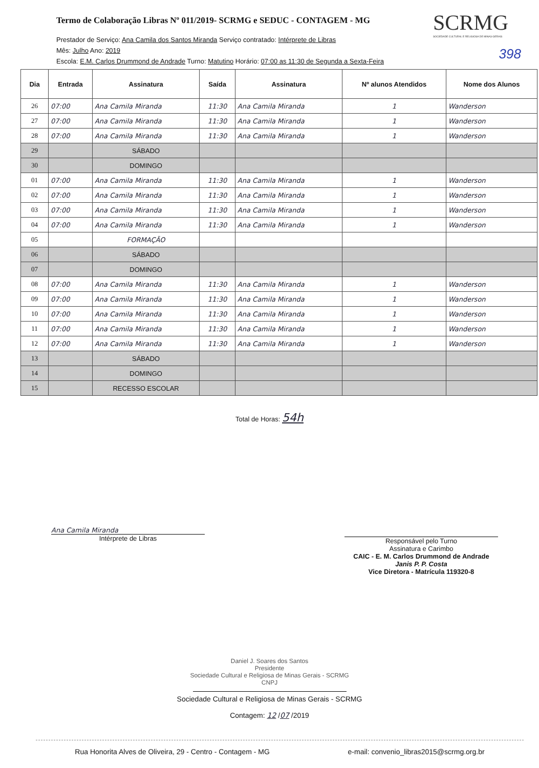Termo de Colaboração Libras Nº 011/2019- SCRMG e SEDUC - CONTAGEM - MG
SCRMG
SOCIEDADE CULTURAL E RELIGIOSA DE MINAS GERAIS
398
Prestador de Serviço: Ana Camila dos Santos Miranda Serviço contratado: Intérprete de Libras
Mês: Julho Ano: 2019
Escola: E.M. Carlos Drummond de Andrade Turno: Matutino Horário: 07:00 as 11:30 de Segunda a Sexta-Feira
| Dia | Entrada | Assinatura | Saída | Assinatura | Nº alunos Atendidos | Nome dos Alunos |
| --- | --- | --- | --- | --- | --- | --- |
| 26 | 07:00 | Ana Camila Miranda | 11:30 | Ana Camila Miranda | 1 | Wanderson |
| 27 | 07:00 | Ana Camila Miranda | 11:30 | Ana Camila Miranda | 1 | Wanderson |
| 28 | 07:00 | Ana Camila Miranda | 11:30 | Ana Camila Miranda | 1 | Wanderson |
| 29 | | SÁBADO | | | | |
| 30 | | DOMINGO | | | | |
| 01 | 07:00 | Ana Camila Miranda | 11:30 | Ana Camila Miranda | 1 | Wanderson |
| 02 | 07:00 | Ana Camila Miranda | 11:30 | Ana Camila Miranda | 1 | Wanderson |
| 03 | 07:00 | Ana Camila Miranda | 11:30 | Ana Camila Miranda | 1 | Wanderson |
| 04 | 07:00 | Ana Camila Miranda | 11:30 | Ana Camila Miranda | 1 | Wanderson |
| 05 | | FORMAÇÃO | | | | |
| 06 | | SÁBADO | | | | |
| 07 | | DOMINGO | | | | |
| 08 | 07:00 | Ana Camila Miranda | 11:30 | Ana Camila Miranda | 1 | Wanderson |
| 09 | 07:00 | Ana Camila Miranda | 11:30 | Ana Camila Miranda | 1 | Wanderson |
| 10 | 07:00 | Ana Camila Miranda | 11:30 | Ana Camila Miranda | 1 | Wanderson |
| 11 | 07:00 | Ana Camila Miranda | 11:30 | Ana Camila Miranda | 1 | Wanderson |
| 12 | 07:00 | Ana Camila Miranda | 11:30 | Ana Camila Miranda | 1 | Wanderson |
| 13 | | SÁBADO | | | | |
| 14 | | DOMINGO | | | | |
| 15 | | RECESSO ESCOLAR | | | | |
Total de Horas: 54h
Ana Camila Miranda
Intérprete de Libras
Responsável pelo Turno
Assinatura e Carimbo
CAIC - E. M. Carlos Drummond de Andrade
Janis P. P. Costa
Vice Diretora - Matrícula 119320-8
Daniel J. Soares dos Santos
Presidente
Sociedade Cultural e Religiosa de Minas Gerais - SCRMG
CNPJ
Sociedade Cultural e Religiosa de Minas Gerais - SCRMG
Contagem: 12 /07 /2019
Rua Honorita Alves de Oliveira, 29 - Centro - Contagem - MG e-mail: convenio_libras2015@scrmg.org.br